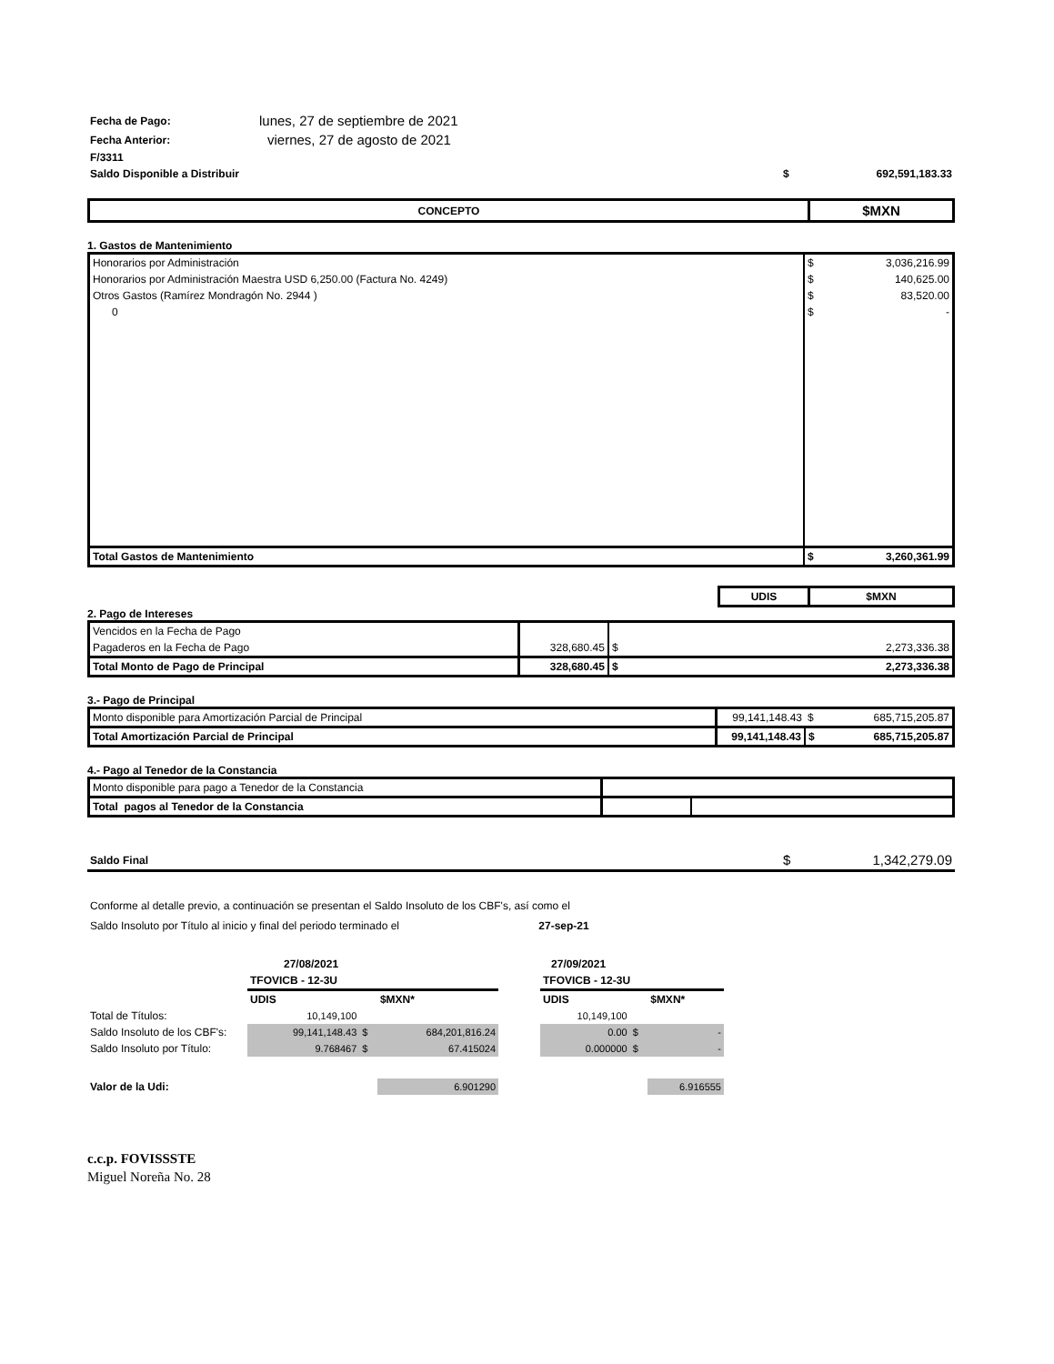| Fecha de Pago: | lunes, 27 de septiembre de 2021 |
| Fecha Anterior: | viernes, 27 de agosto de 2021 |
| F/3311 | |
| Saldo Disponible a Distribuir | $ | 692,591,183.33 |
| CONCEPTO | $MXN |
1. Gastos de Mantenimiento
| Honorarios por Administración | $ | 3,036,216.99 |
| Honorarios por Administración Maestra USD 6,250.00 (Factura No. 4249) | $ | 140,625.00 |
| Otros Gastos (Ramírez Mondragón No. 2944 ) | $ | 83,520.00 |
| 0 | $ | - |
| Total Gastos de Mantenimiento | $ | 3,260,361.99 |
| | UDIS | $MXN |
2. Pago de Intereses
| Vencidos en la Fecha de Pago | | | |
| Pagaderos en la Fecha de Pago | 328,680.45 | $ | 2,273,336.38 |
| Total Monto de Pago de Principal | 328,680.45 | $ | 2,273,336.38 |
3.- Pago de Principal
| Monto disponible para Amortización Parcial de Principal | 99,141,148.43 | $ | 685,715,205.87 |
| Total Amortización Parcial de Principal | 99,141,148.43 | $ | 685,715,205.87 |
4.- Pago al Tenedor de la Constancia
| Monto disponible para pago a Tenedor de la Constancia | | |
| Total pagos al Tenedor de la Constancia | | |
| Saldo Final | $ | 1,342,279.09 |
Conforme al detalle previo, a continuación se presentan el Saldo Insoluto de los CBF's, así como el
Saldo Insoluto por Título al inicio y final del periodo terminado el 27-sep-21
| | 27/08/2021 | | | | 27/09/2021 | | |
| | TFOVICB - 12-3U | | | | TFOVICB - 12-3U | | |
| | UDIS | | $MXN* | | UDIS | | $MXN* |
| Total de Títulos: | 10,149,100 | | | | 10,149,100 | | |
| Saldo Insoluto de los CBF's: | 99,141,148.43 | $ | 684,201,816.24 | | 0.00 | $ | - |
| Saldo Insoluto por Título: | 9.768467 | $ | 67.415024 | | 0.000000 | $ | - |
| Valor de la Udi: | | | 6.901290 | | | | 6.916555 |
c.c.p. FOVISSSTE
Miguel Noreña No. 28